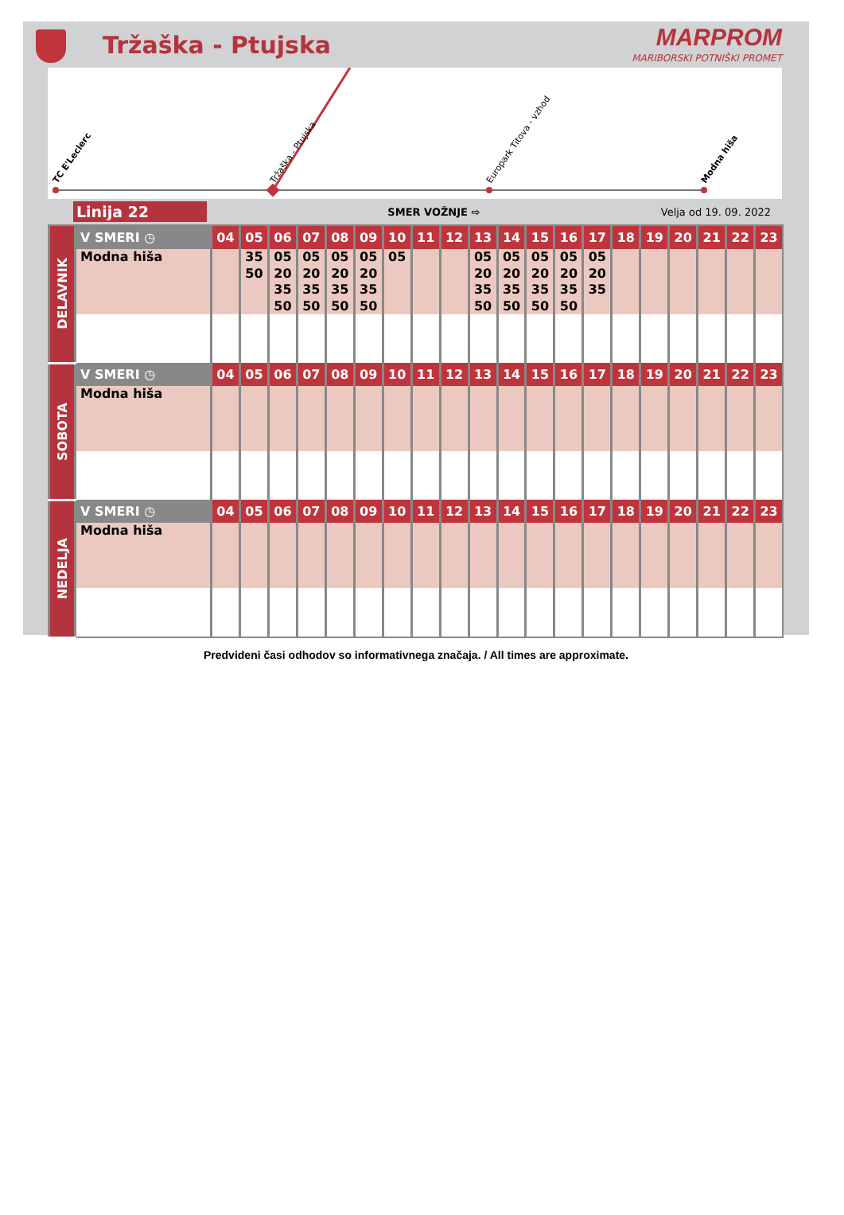Tržaška - Ptujska
MARPROM
MARIBORSKI POTNIŠKI PROMET
TC E'Leclerc
Tržaška - Ptujska
Europark Titova - vzhod
Modna hiša
Linija 22
SMER VOŽNJE ⇨ Velja od 19. 09. 2022
| DELAVNIK | V SMERI ◷ | 04 | 05 | 06 | 07 | 08 | 09 | 10 | 11 | 12 | 13 | 14 | 15 | 16 | 17 | 18 | 19 | 20 | 21 | 22 | 23 |
| | Modna hiša | | 35 50 | 05 20 35 50 | 05 20 35 50 | 05 20 35 50 | 05 20 35 50 | 05 | | | 05 20 35 50 | 05 20 35 50 | 05 20 35 50 | 05 20 35 50 | 05 20 35 | | | | | | |
| SOBOTA | V SMERI ◷ | 04 | 05 | 06 | 07 | 08 | 09 | 10 | 11 | 12 | 13 | 14 | 15 | 16 | 17 | 18 | 19 | 20 | 21 | 22 | 23 |
| | Modna hiša | | | | | | | | | | | | | | | | | | | | |
| NEDELJA | V SMERI ◷ | 04 | 05 | 06 | 07 | 08 | 09 | 10 | 11 | 12 | 13 | 14 | 15 | 16 | 17 | 18 | 19 | 20 | 21 | 22 | 23 |
| | Modna hiša | | | | | | | | | | | | | | | | | | | | |
Predvideni časi odhodov so informativnega značaja. / All times are approximate.